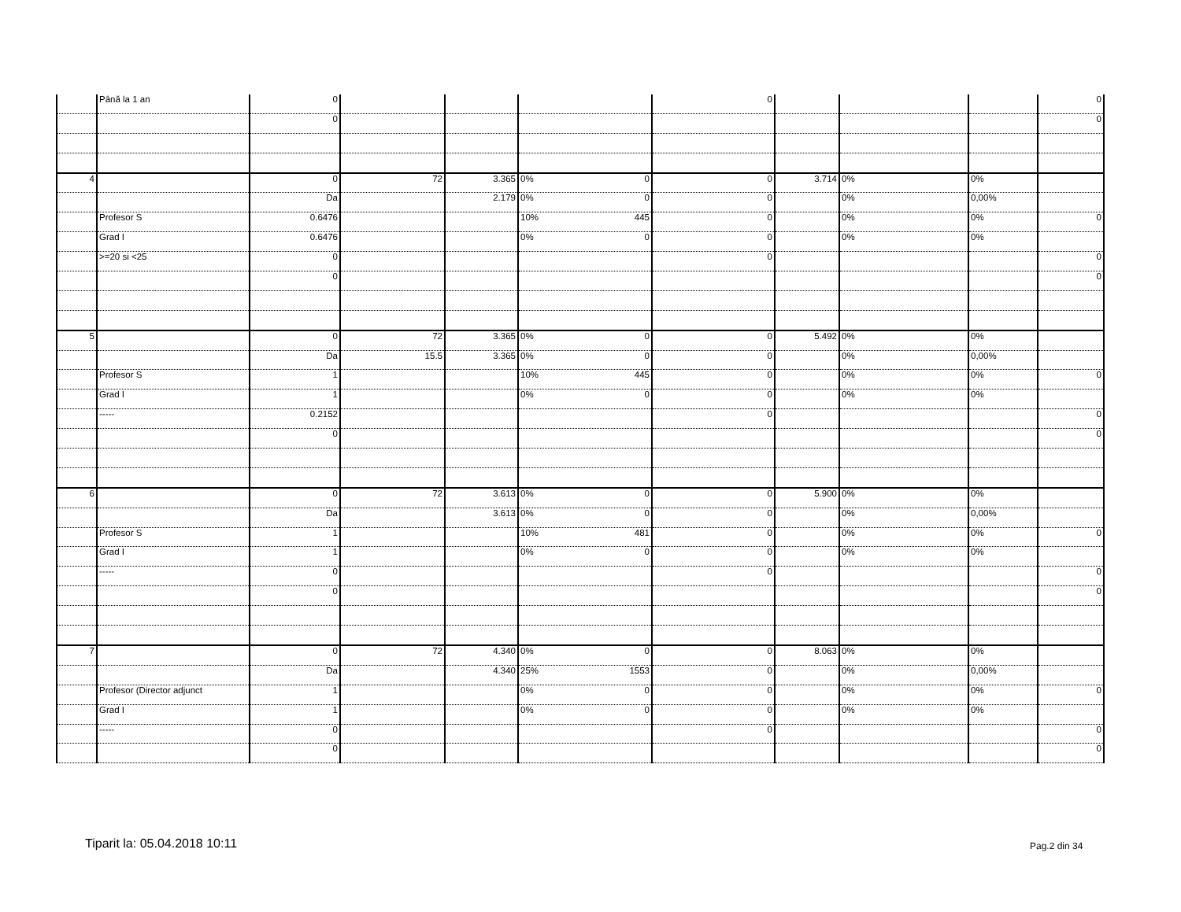| | Până la 1 an | 0 | | | | 0 | | | | 0 |
| | | 0 | | | | | | | | 0 |
| 4 | | 0 | 72 | 3.365 | 0% 0 | 0 | 3.714 | 0% | 0% | |
| | | Da | | 2.179 | 0% 0 | 0 | | 0% | 0,00% | |
| | Profesor S | 0.6476 | | | 10% 445 | 0 | | 0% | 0% | 0 |
| | Grad I | 0.6476 | | | 0% 0 | 0 | | 0% | 0% | |
| | >=20 si <25 | 0 | | | | 0 | | | | 0 |
| | | 0 | | | | | | | | 0 |
| 5 | | 0 | 72 | 3.365 | 0% 0 | 0 | 5.492 | 0% | 0% | |
| | | Da | 15.5 | 3.365 | 0% 0 | 0 | | 0% | 0,00% | |
| | Profesor S | 1 | | | 10% 445 | 0 | | 0% | 0% | 0 |
| | Grad I | 1 | | | 0% 0 | 0 | | 0% | 0% | |
| | ----- | 0.2152 | | | | 0 | | | | 0 |
| | | 0 | | | | | | | | 0 |
| 6 | | 0 | 72 | 3.613 | 0% 0 | 0 | 5.900 | 0% | 0% | |
| | | Da | | 3.613 | 0% 0 | 0 | | 0% | 0,00% | |
| | Profesor S | 1 | | | 10% 481 | 0 | | 0% | 0% | 0 |
| | Grad I | 1 | | | 0% 0 | 0 | | 0% | 0% | |
| | ----- | 0 | | | | 0 | | | | 0 |
| | | 0 | | | | | | | | 0 |
| 7 | | 0 | 72 | 4.340 | 0% 0 | 0 | 8.063 | 0% | 0% | |
| | | Da | | 4.340 | 25% 1553 | 0 | | 0% | 0,00% | |
| | Profesor (Director adjunct | 1 | | | 0% 0 | 0 | | 0% | 0% | 0 |
| | Grad I | 1 | | | 0% 0 | 0 | | 0% | 0% | |
| | ----- | 0 | | | | 0 | | | | 0 |
| | | 0 | | | | | | | | 0 |
Tiparit la: 05.04.2018 10:11 Pag.2 din 34